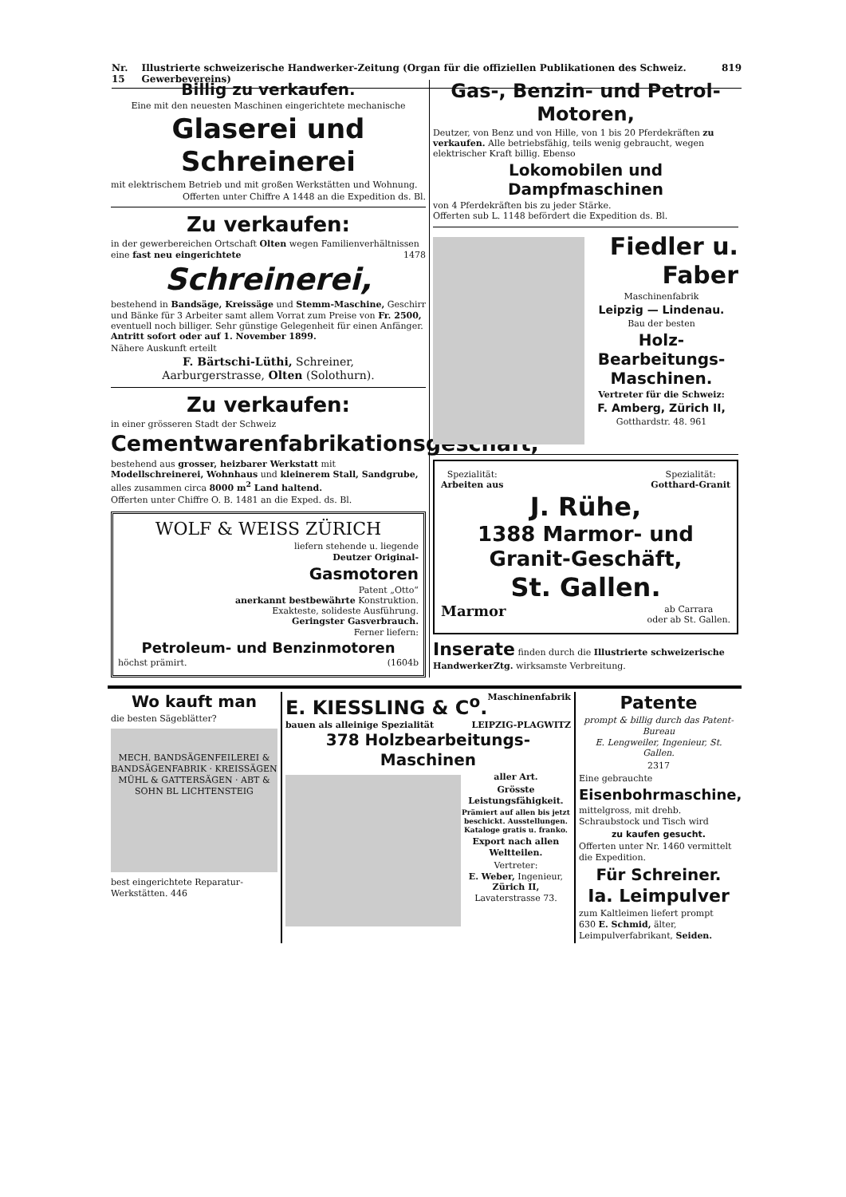Nr. 15 Illustrierte schweizerische Handwerker-Zeitung (Organ für die offiziellen Publikationen des Schweiz. Gewerbevereins) 819
Billig zu verkaufen.
Eine mit den neuesten Maschinen eingerichtete mechanische
Glaserei und Schreinerei
mit elektrischem Betrieb und mit großen Werkstätten und Wohnung.
Offerten unter Chiffre A 1448 an die Expedition ds. Bl.
Zu verkaufen:
in der gewerbereichen Ortschaft Olten wegen Familienverhältnissen eine fast neu eingerichtete 1478
Schreinerei,
bestehend in Bandsäge, Kreissäge und Stemm-Maschine, Geschirr und Bänke für 3 Arbeiter samt allem Vorrat zum Preise von Fr. 2500, eventuell noch billiger. Sehr günstige Gelegenheit für einen Anfänger. Antritt sofort oder auf 1. November 1899.
Nähere Auskunft erteilt
F. Bärtschi-Lüthi, Schreiner,
Aarburgerstrasse, Olten (Solothurn).
Zu verkaufen:
in einer grösseren Stadt der Schweiz
Cementwarenfabrikationsgeschäft,
bestehend aus grosser, heizbarer Werkstatt mit Modellschreinerei, Wohnhaus und kleinerem Stall, Sandgrube, alles zusammen circa 8000 m<sup>2</sup> Land haltend.
Offerten unter Chiffre O. B. 1481 an die Exped. ds. Bl.
WOLF & WEISS ZÜRICH
liefern stehende u. liegende
Deutzer Original-
Gasmotoren
Patent „Otto“
anerkannt bestbewährte Konstruktion.
Exakteste, solideste Ausführung.
Geringster Gasverbrauch.
Ferner liefern:
Petroleum- und Benzinmotoren
höchst prämirt. (1604b
Gas-, Benzin- und Petrol-Motoren,
Deutzer, von Benz und von Hille, von 1 bis 20 Pferdekräften zu verkaufen. Alle betriebsfähig, teils wenig gebraucht, wegen elektrischer Kraft billig. Ebenso
Lokomobilen und Dampfmaschinen
von 4 Pferdekräften bis zu jeder Stärke.
Offerten sub L. 1148 befördert die Expedition ds. Bl.
Fiedler u. Faber
Maschinenfabrik
Leipzig — Lindenau.
Bau der besten
Holz-Bearbeitungs-Maschinen.
Vertreter für die Schweiz:
F. Amberg, Zürich II,
Gotthardstr. 48. 961
Spezialität:
Arbeiten aus
Spezialität:
Gotthard-Granit
J. Rühe,
1388 Marmor- und Granit-Geschäft,
St. Gallen.
Marmor
ab Carrara
oder ab St. Gallen.
Inserate finden durch die Illustrierte schweizerische HandwerkerZtg. wirksamste Verbreitung.
Wo kauft man
die besten Sägeblätter?
MECH. BANDSÄGENFEILEREI & BANDSÄGENFABRIK · KREISSÄGEN MÜHL & GATTERSÄGEN · ABT & SOHN BL LICHTENSTEIG
best eingerichtete Reparatur-Werkstätten. 446
E. KIESSLING & C<sup>o</sup>. Maschinenfabrik
bauen als alleinige Spezialität LEIPZIG-PLAGWITZ
378 Holzbearbeitungs-Maschinen
aller Art.
Grösste Leistungsfähigkeit.
Prämiert auf allen bis jetzt beschickt. Ausstellungen. Kataloge gratis u. franko.
Export nach allen Weltteilen.
Vertreter:
E. Weber, Ingenieur,
Zürich II,
Lavaterstrasse 73.
Patente
prompt & billig durch das Patent-Bureau
E. Lengweiler, Ingenieur, St. Gallen.
2317
Eine gebrauchte
Eisenbohrmaschine,
mittelgross, mit drehb. Schraubstock und Tisch wird
zu kaufen gesucht.
Offerten unter Nr. 1460 vermittelt die Expedition.
Für Schreiner.
Ia. Leimpulver
zum Kaltleimen liefert prompt
630 E. Schmid, älter,
Leimpulverfabrikant, Seiden.